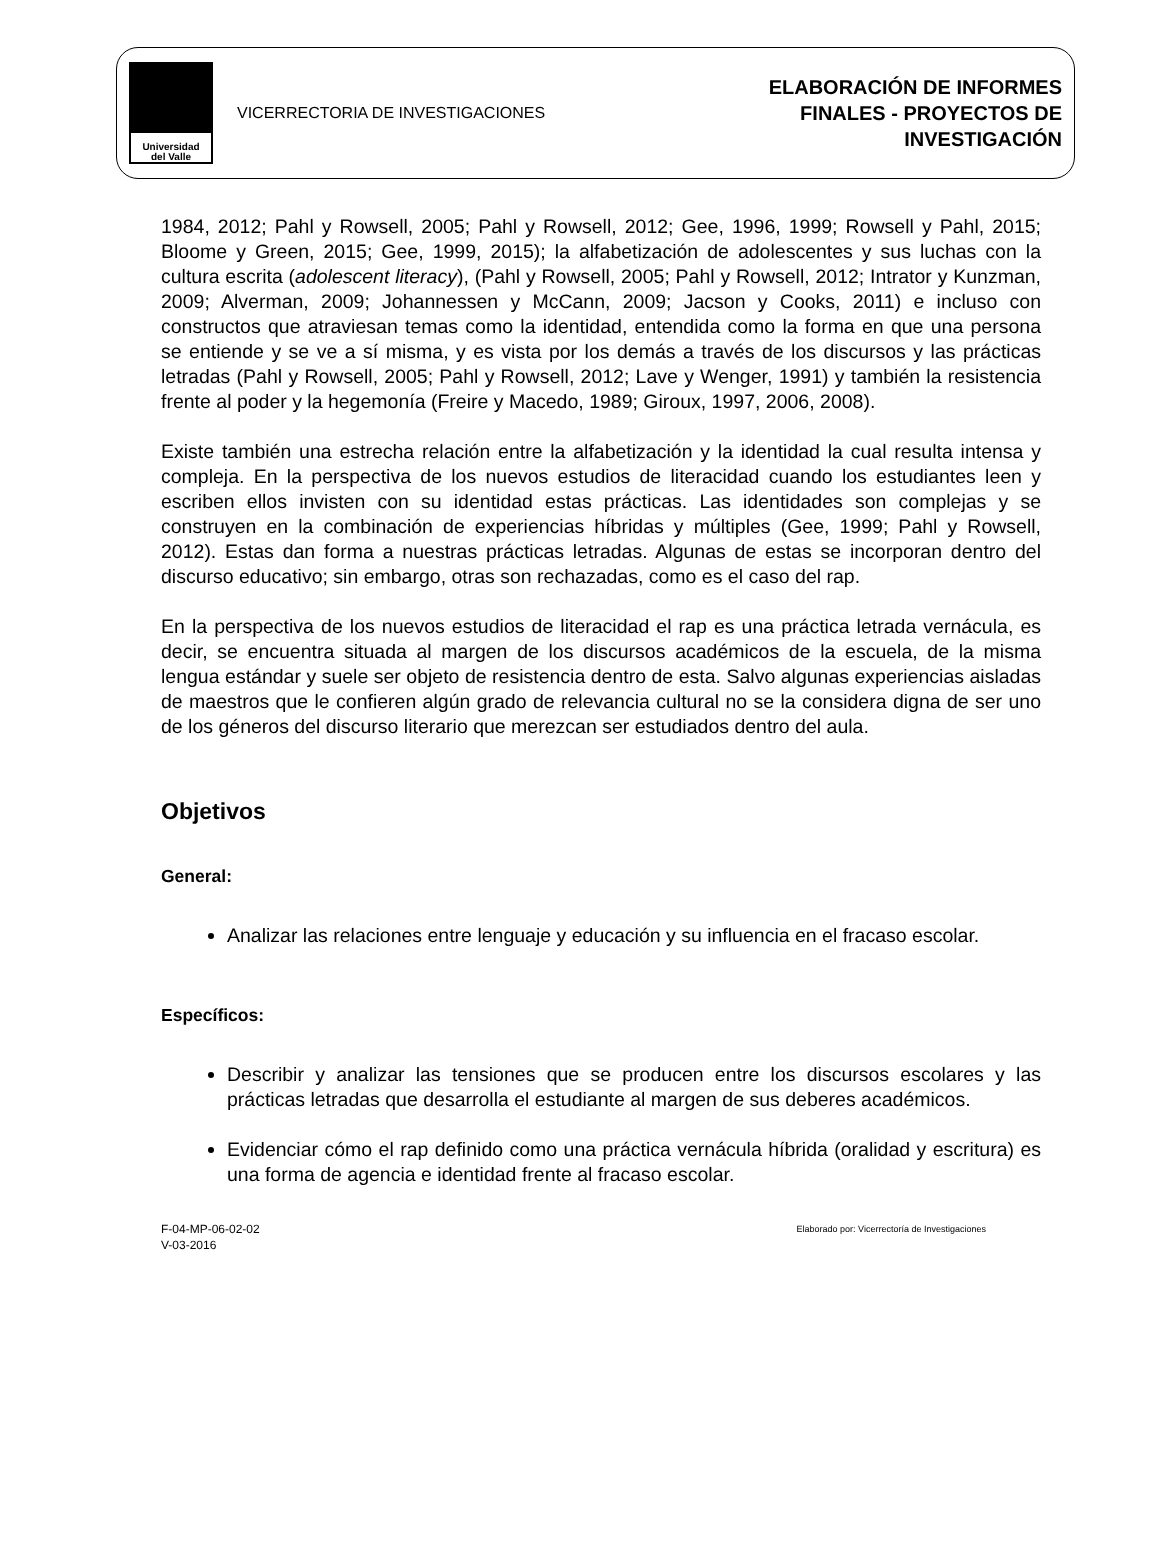Universidad
del Valle
VICERRECTORIA DE INVESTIGACIONES
ELABORACIÓN DE INFORMES
FINALES - PROYECTOS DE
INVESTIGACIÓN
1984, 2012; Pahl y Rowsell, 2005; Pahl y Rowsell, 2012; Gee, 1996, 1999; Rowsell y Pahl, 2015; Bloome y Green, 2015; Gee, 1999, 2015); la alfabetización de adolescentes y sus luchas con la cultura escrita (adolescent literacy), (Pahl y Rowsell, 2005; Pahl y Rowsell, 2012; Intrator y Kunzman, 2009; Alverman, 2009; Johannessen y McCann, 2009; Jacson y Cooks, 2011) e incluso con constructos que atraviesan temas como la identidad, entendida como la forma en que una persona se entiende y se ve a sí misma, y es vista por los demás a través de los discursos y las prácticas letradas (Pahl y Rowsell, 2005; Pahl y Rowsell, 2012; Lave y Wenger, 1991) y también la resistencia frente al poder y la hegemonía (Freire y Macedo, 1989; Giroux, 1997, 2006, 2008).
Existe también una estrecha relación entre la alfabetización y la identidad la cual resulta intensa y compleja. En la perspectiva de los nuevos estudios de literacidad cuando los estudiantes leen y escriben ellos invisten con su identidad estas prácticas. Las identidades son complejas y se construyen en la combinación de experiencias híbridas y múltiples (Gee, 1999; Pahl y Rowsell, 2012). Estas dan forma a nuestras prácticas letradas. Algunas de estas se incorporan dentro del discurso educativo; sin embargo, otras son rechazadas, como es el caso del rap.
En la perspectiva de los nuevos estudios de literacidad el rap es una práctica letrada vernácula, es decir, se encuentra situada al margen de los discursos académicos de la escuela, de la misma lengua estándar y suele ser objeto de resistencia dentro de esta. Salvo algunas experiencias aisladas de maestros que le confieren algún grado de relevancia cultural no se la considera digna de ser uno de los géneros del discurso literario que merezcan ser estudiados dentro del aula.
Objetivos
General:
Analizar las relaciones entre lenguaje y educación y su influencia en el fracaso escolar.
Específicos:
Describir y analizar las tensiones que se producen entre los discursos escolares y las prácticas letradas que desarrolla el estudiante al margen de sus deberes académicos.
Evidenciar cómo el rap definido como una práctica vernácula híbrida (oralidad y escritura) es una forma de agencia e identidad frente al fracaso escolar.
F-04-MP-06-02-02
V-03-2016
Elaborado por: Vicerrectoría de Investigaciones